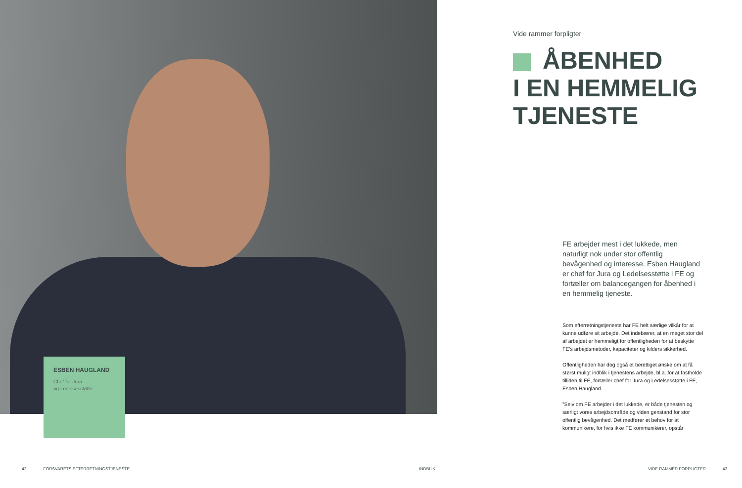ESBEN HAUGLAND
Chef for Jura
og Ledelsesstøtte
Vide rammer forpligter
ÅBENHED
I EN HEMMELIG
TJENESTE
FE arbejder mest i det lukkede, men naturligt nok under stor offentlig bevågenhed og interesse. Esben Haugland er chef for Jura og Ledelsesstøtte i FE og fortæller om balancegangen for åbenhed i en hemmelig tjeneste.
Som efterretningstjeneste har FE helt særlige vilkår for at kunne udføre sit arbejde. Det indebærer, at en meget stor del af arbejdet er hemmeligt for offentligheden for at beskytte FE’s arbejdsmetoder, kapaciteter og kilders sikkerhed.
Offentligheden har dog også et berettiget ønske om at få størst muligt indblik i tjenestens arbejde, bl.a. for at fastholde tilliden til FE, fortæller chef for Jura og Ledelsesstøtte i FE, Esben Haugland.
”Selv om FE arbejder i det lukkede, er både tjenesten og særligt vores arbejdsområde og viden genstand for stor offentlig bevågenhed. Det medfører et behov for at kommunikere, for hvis ikke FE kommunikerer, opstår
42 FORSVARETS EFTERRETNINGSTJENESTE INDBLIK VIDE RAMMER FORPLIGTER 43